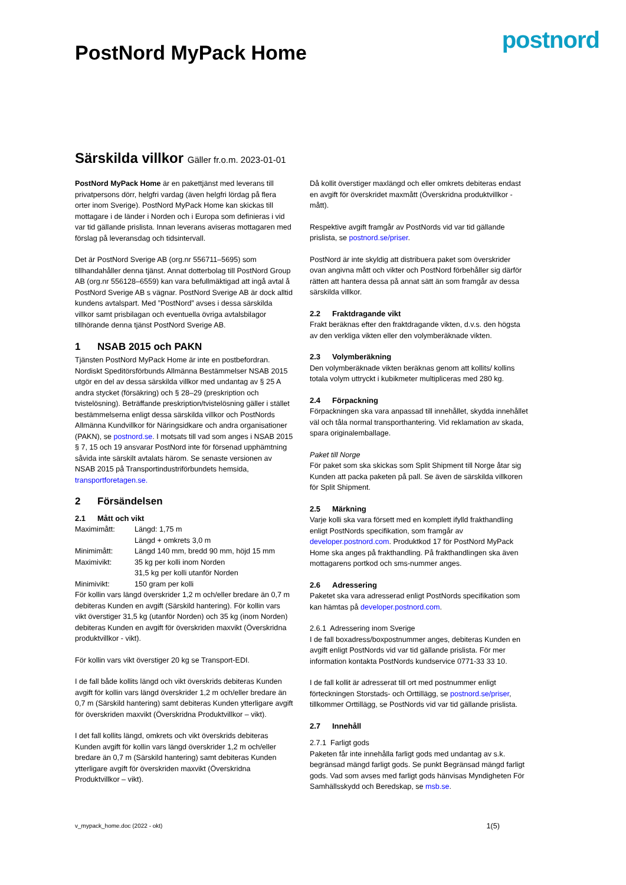PostNord MyPack Home
postnord
Särskilda villkor Gäller fr.o.m. 2023-01-01
PostNord MyPack Home är en pakettjänst med leverans till privatpersons dörr, helgfri vardag (även helgfri lördag på flera orter inom Sverige). PostNord MyPack Home kan skickas till mottagare i de länder i Norden och i Europa som definieras i vid var tid gällande prislista. Innan leverans aviseras mottagaren med förslag på leveransdag och tidsintervall.
Det är PostNord Sverige AB (org.nr 556711–5695) som tillhandahåller denna tjänst. Annat dotterbolag till PostNord Group AB (org.nr 556128–6559) kan vara befullmäktigad att ingå avtal å PostNord Sverige AB s vägnar. PostNord Sverige AB är dock alltid kundens avtalspart. Med ”PostNord” avses i dessa särskilda villkor samt prisbilagan och eventuella övriga avtalsbilagor tillhörande denna tjänst PostNord Sverige AB.
1 NSAB 2015 och PAKN
Tjänsten PostNord MyPack Home är inte en postbefordran. Nordiskt Speditörsförbunds Allmänna Bestämmelser NSAB 2015 utgör en del av dessa särskilda villkor med undantag av § 25 A andra stycket (försäkring) och § 28–29 (preskription och tvistelösning). Beträffande preskription/tvistelösning gäller i stället bestämmelserna enligt dessa särskilda villkor och PostNords Allmänna Kundvillkor för Näringsidkare och andra organisationer (PAKN), se postnord.se. I motsats till vad som anges i NSAB 2015 § 7, 15 och 19 ansvarar PostNord inte för försenad upphämtning såvida inte särskilt avtalats härom. Se senaste versionen av NSAB 2015 på Transportindustriförbundets hemsida, transportforetagen.se.
2 Försändelsen
2.1 Mått och vikt
| Maximimått: | Längd: 1,75 m |
| | Längd + omkrets 3,0 m |
| Minimimått: | Längd 140 mm, bredd 90 mm, höjd 15 mm |
| Maximivikt: | 35 kg per kolli inom Norden |
| | 31,5 kg per kolli utanför Norden |
| Minimivikt: | 150 gram per kolli |
För kollin vars längd överskrider 1,2 m och/eller bredare än 0,7 m debiteras Kunden en avgift (Särskild hantering). För kollin vars vikt överstiger 31,5 kg (utanför Norden) och 35 kg (inom Norden) debiteras Kunden en avgift för överskriden maxvikt (Överskridna produktvillkor - vikt).
För kollin vars vikt överstiger 20 kg se Transport-EDI.
I de fall både kollits längd och vikt överskrids debiteras Kunden avgift för kollin vars längd överskrider 1,2 m och/eller bredare än 0,7 m (Särskild hantering) samt debiteras Kunden ytterligare avgift för överskriden maxvikt (Överskridna Produktvillkor – vikt).
I det fall kollits längd, omkrets och vikt överskrids debiteras Kunden avgift för kollin vars längd överskrider 1,2 m och/eller bredare än 0,7 m (Särskild hantering) samt debiteras Kunden ytterligare avgift för överskriden maxvikt (Överskridna Produktvillkor – vikt).
Då kollit överstiger maxlängd och eller omkrets debiteras endast en avgift för överskridet maxmått (Överskridna produktvillkor - mått).
Respektive avgift framgår av PostNords vid var tid gällande prislista, se postnord.se/priser.
PostNord är inte skyldig att distribuera paket som överskrider ovan angivna mått och vikter och PostNord förbehåller sig därför rätten att hantera dessa på annat sätt än som framgår av dessa särskilda villkor.
2.2 Fraktdragande vikt
Frakt beräknas efter den fraktdragande vikten, d.v.s. den högsta av den verkliga vikten eller den volymberäknade vikten.
2.3 Volymberäkning
Den volymberäknade vikten beräknas genom att kollits/ kollins totala volym uttryckt i kubikmeter multipliceras med 280 kg.
2.4 Förpackning
Förpackningen ska vara anpassad till innehållet, skydda innehållet väl och tåla normal transporthantering. Vid reklamation av skada, spara originalemballage.
Paket till Norge
För paket som ska skickas som Split Shipment till Norge åtar sig Kunden att packa paketen på pall. Se även de särskilda villkoren för Split Shipment.
2.5 Märkning
Varje kolli ska vara försett med en komplett ifylld frakthandling enligt PostNords specifikation, som framgår av developer.postnord.com. Produktkod 17 för PostNord MyPack Home ska anges på frakthandling. På frakthandlingen ska även mottagarens portkod och sms-nummer anges.
2.6 Adressering
Paketet ska vara adresserad enligt PostNords specifikation som kan hämtas på developer.postnord.com.
2.6.1 Adressering inom Sverige
I de fall boxadress/boxpostnummer anges, debiteras Kunden en avgift enligt PostNords vid var tid gällande prislista. För mer information kontakta PostNords kundservice 0771-33 33 10.
I de fall kollit är adresserat till ort med postnummer enligt förteckningen Storstads- och Orttillägg, se postnord.se/priser, tillkommer Orttillägg, se PostNords vid var tid gällande prislista.
2.7 Innehåll
2.7.1 Farligt gods
Paketen får inte innehålla farligt gods med undantag av s.k. begränsad mängd farligt gods. Se punkt Begränsad mängd farligt gods. Vad som avses med farligt gods hänvisas Myndigheten För Samhällsskydd och Beredskap, se msb.se.
v_mypack_home.doc (2022 - okt) 1(5)